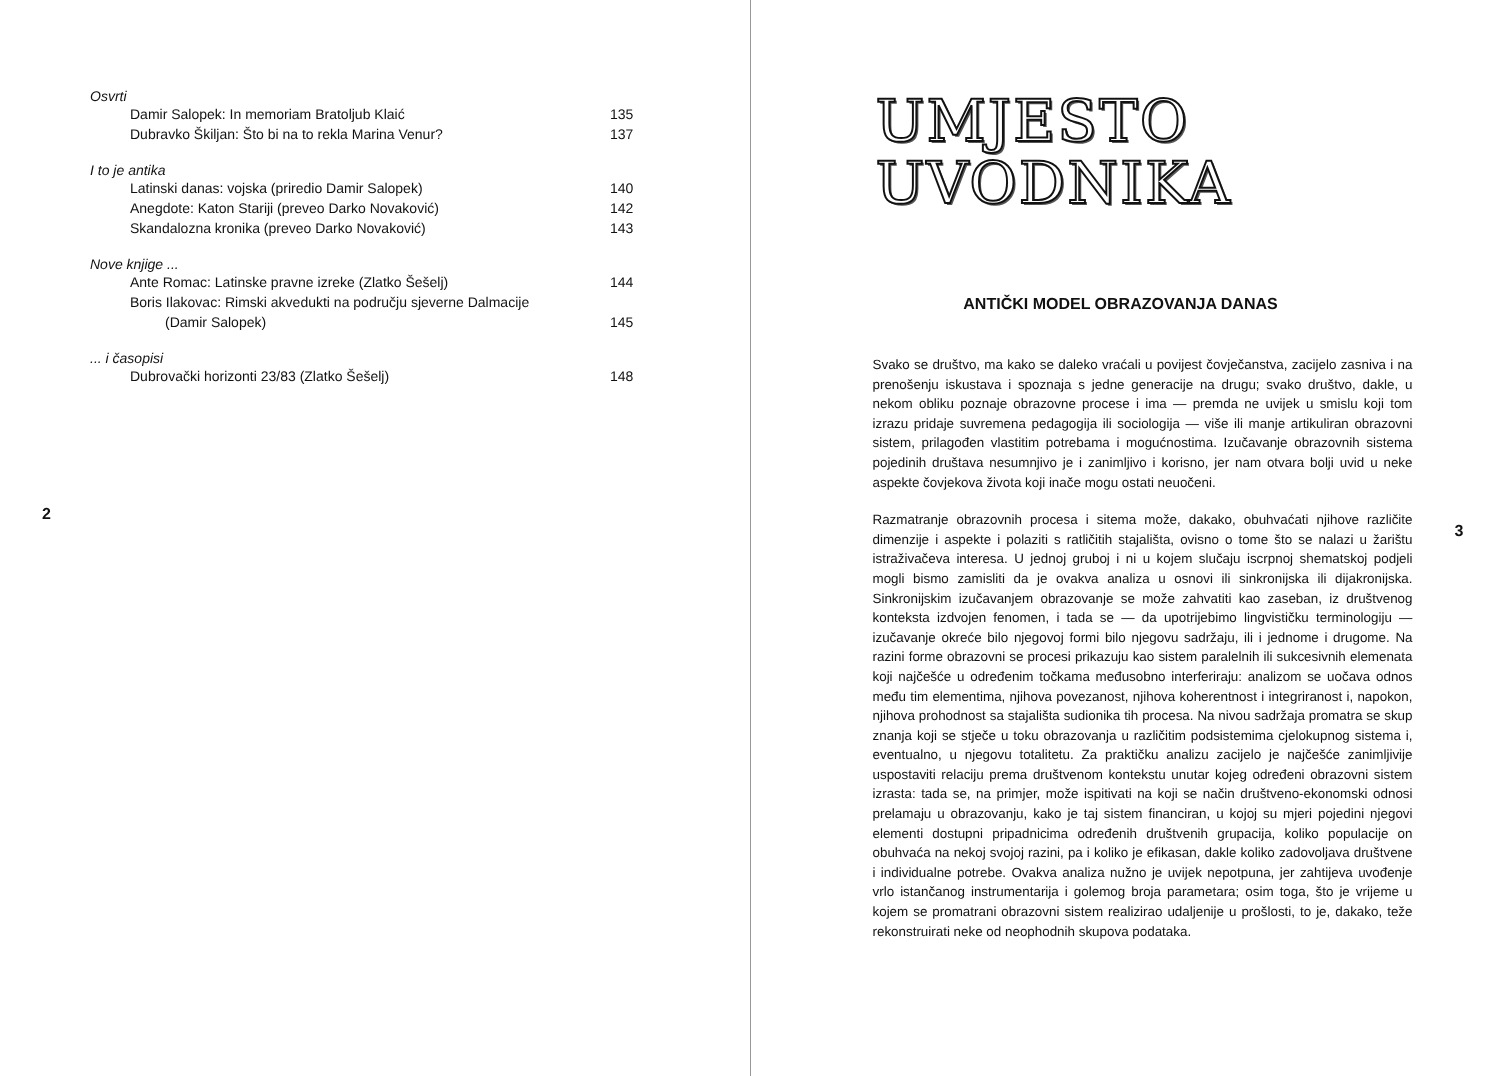Osvrti
Damir Salopek: In memoriam Bratoljub Klaić 135
Dubravko Škiljan: Što bi na to rekla Marina Venur? 137
I to je antika
Latinski danas: vojska (priredio Damir Salopek) 140
Anegdote: Katon Stariji (preveo Darko Novaković) 142
Skandalozna kronika (preveo Darko Novaković) 143
Nove knjige ...
Ante Romac: Latinske pravne izreke (Zlatko Šešelj) 144
Boris Ilakovac: Rimski akvedukti na području sjeverne Dalmacije
(Damir Salopek)
145
... i časopisi
Dubrovački horizonti 23/83 (Zlatko Šešelj) 148
2
UMJESTO
UVODNIKA
ANTIČKI MODEL OBRAZOVANJA DANAS
Svako se društvo, ma kako se daleko vraćali u povijest čovječanstva, zacijelo zasniva i na prenošenju iskustava i spoznaja s jedne generacije na drugu; svako društvo, dakle, u nekom obliku poznaje obrazovne procese i ima — premda ne uvijek u smislu koji tom izrazu pridaje suvremena pedagogija ili sociologija — više ili manje artikuliran obrazovni sistem, prilagođen vlastitim potrebama i mogućnostima. Izučavanje obrazovnih sistema pojedinih društava nesumnjivo je i zanimljivo i korisno, jer nam otvara bolji uvid u neke aspekte čovjekova života koji inače mogu ostati neuočeni.
Razmatranje obrazovnih procesa i sitema može, dakako, obuhvaćati njihove različite dimenzije i aspekte i polaziti s ratličitih stajališta, ovisno o tome što se nalazi u žarištu istraživačeva interesa. U jednoj gruboj i ni u kojem slučaju iscrpnoj shematskoj podjeli mogli bismo zamisliti da je ovakva analiza u osnovi ili sinkronijska ili dijakronijska. Sinkronijskim izučavanjem obrazovanje se može zahvatiti kao zaseban, iz društvenog konteksta izdvojen fenomen, i tada se — da upotrijebimo lingvističku terminologiju — izučavanje okreće bilo njegovoj formi bilo njegovu sadržaju, ili i jednome i drugome. Na razini forme obrazovni se procesi prikazuju kao sistem paralelnih ili sukcesivnih elemenata koji najčešće u određenim točkama međusobno interferiraju: analizom se uočava odnos među tim elementima, njihova povezanost, njihova koherentnost i integriranost i, napokon, njihova prohodnost sa stajališta sudionika tih procesa. Na nivou sadržaja promatra se skup znanja koji se stječe u toku obrazovanja u različitim podsistemima cjelokupnog sistema i, eventualno, u njegovu totalitetu. Za praktičku analizu zacijelo je najčešće zanimljivije uspostaviti relaciju prema društvenom kontekstu unutar kojeg određeni obrazovni sistem izrasta: tada se, na primjer, može ispitivati na koji se način društveno-ekonomski odnosi prelamaju u obrazovanju, kako je taj sistem financiran, u kojoj su mjeri pojedini njegovi elementi dostupni pripadnicima određenih društvenih grupacija, koliko populacije on obuhvaća na nekoj svojoj razini, pa i koliko je efikasan, dakle koliko zadovoljava društvene i individualne potrebe. Ovakva analiza nužno je uvijek nepotpuna, jer zahtijeva uvođenje vrlo istančanog instrumentarija i golemog broja parametara; osim toga, što je vrijeme u kojem se promatrani obrazovni sistem realizirao udaljenije u prošlosti, to je, dakako, teže rekonstruirati neke od neophodnih skupova podataka.
3